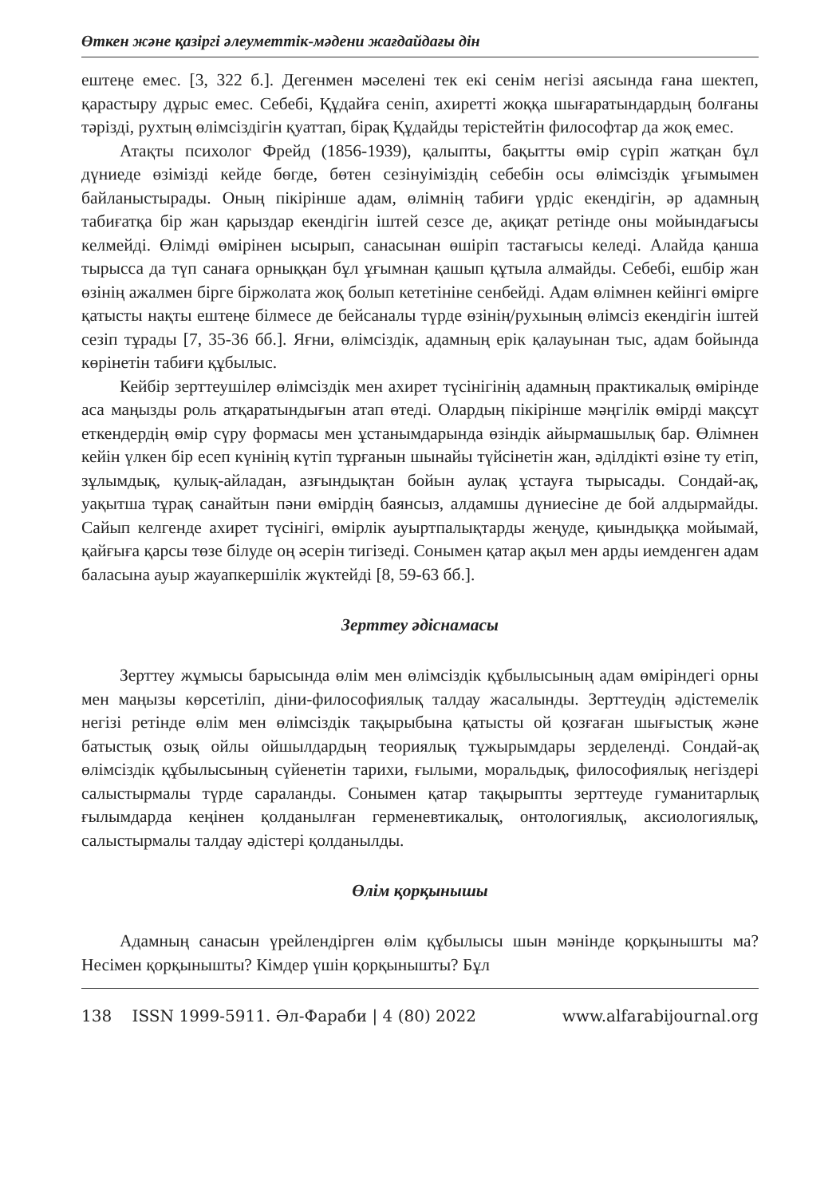Өткен және қазіргі әлеуметтік-мәдени жағдайдағы дін
ештеңе емес. [3, 322 б.]. Дегенмен мәселені тек екі сенім негізі аясында ғана шектеп, қарастыру дұрыс емес. Себебі, Құдайға сеніп, ахиретті жоққа шығаратындардың болғаны тәрізді, рухтың өлімсіздігін қуаттап, бірақ Құдайды терістейтін философтар да жоқ емес.
Атақты психолог Фрейд (1856-1939), қалыпты, бақытты өмір сүріп жатқан бұл дүниеде өзімізді кейде бөгде, бөтен сезінуіміздің себебін осы өлімсіздік ұғымымен байланыстырады. Оның пікірінше адам, өлімнің табиғи үрдіс екендігін, әр адамның табиғатқа бір жан қарыздар екендігін іштей сезсе де, ақиқат ретінде оны мойындағысы келмейді. Өлімді өмірінен ысырып, санасынан өшіріп тастағысы келеді. Алайда қанша тырысса да түп санаға орныққан бұл ұғымнан қашып құтыла алмайды. Себебі, ешбір жан өзінің ажалмен бірге біржолата жоқ болып кететініне сенбейді. Адам өлімнен кейінгі өмірге қатысты нақты ештеңе білмесе де бейсаналы түрде өзінің/рухының өлімсіз екендігін іштей сезіп тұрады [7, 35-36 бб.]. Яғни, өлімсіздік, адамның ерік қалауынан тыс, адам бойында көрінетін табиғи құбылыс.
Кейбір зерттеушілер өлімсіздік мен ахирет түсінігінің адамның практикалық өмірінде аса маңызды роль атқаратындығын атап өтеді. Олардың пікірінше мәңгілік өмірді мақсұт еткендердің өмір сүру формасы мен ұстанымдарында өзіндік айырмашылық бар. Өлімнен кейін үлкен бір есеп күнінің күтіп тұрғанын шынайы түйсінетін жан, әділдікті өзіне ту етіп, зұлымдық, қулық-айладан, азғындықтан бойын аулақ ұстауға тырысады. Сондай-ақ, уақытша тұрақ санайтын пәни өмірдің баянсыз, алдамшы дүниесіне де бой алдырмайды. Сайып келгенде ахирет түсінігі, өмірлік ауыртпалықтарды жеңуде, қиындыққа мойымай, қайғыға қарсы төзе білуде оң әсерін тигізеді. Сонымен қатар ақыл мен арды иемденген адам баласына ауыр жауапкершілік жүктейді [8, 59-63 бб.].
Зерттеу әдіснамасы
Зерттеу жұмысы барысында өлім мен өлімсіздік құбылысының адам өміріндегі орны мен маңызы көрсетіліп, діни-философиялық талдау жасалынды. Зерттеудің әдістемелік негізі ретінде өлім мен өлімсіздік тақырыбына қатысты ой қозғаған шығыстық және батыстық озық ойлы ойшылдардың теориялық тұжырымдары зерделенді. Сондай-ақ өлімсіздік құбылысының сүйенетін тарихи, ғылыми, моральдық, философиялық негіздері салыстырмалы түрде сараланды. Сонымен қатар тақырыпты зерттеуде гуманитарлық ғылымдарда кеңінен қолданылған герменевтикалық, онтологиялық, аксиологиялық, салыстырмалы талдау әдістері қолданылды.
Өлім қорқынышы
Адамның санасын үрейлендірген өлім құбылысы шын мәнінде қорқынышты ма? Несімен қорқынышты? Кімдер үшін қорқынышты? Бұл
138 ISSN 1999-5911. Әл-Фараби | 4 (80) 2022 www.alfarabijournal.org